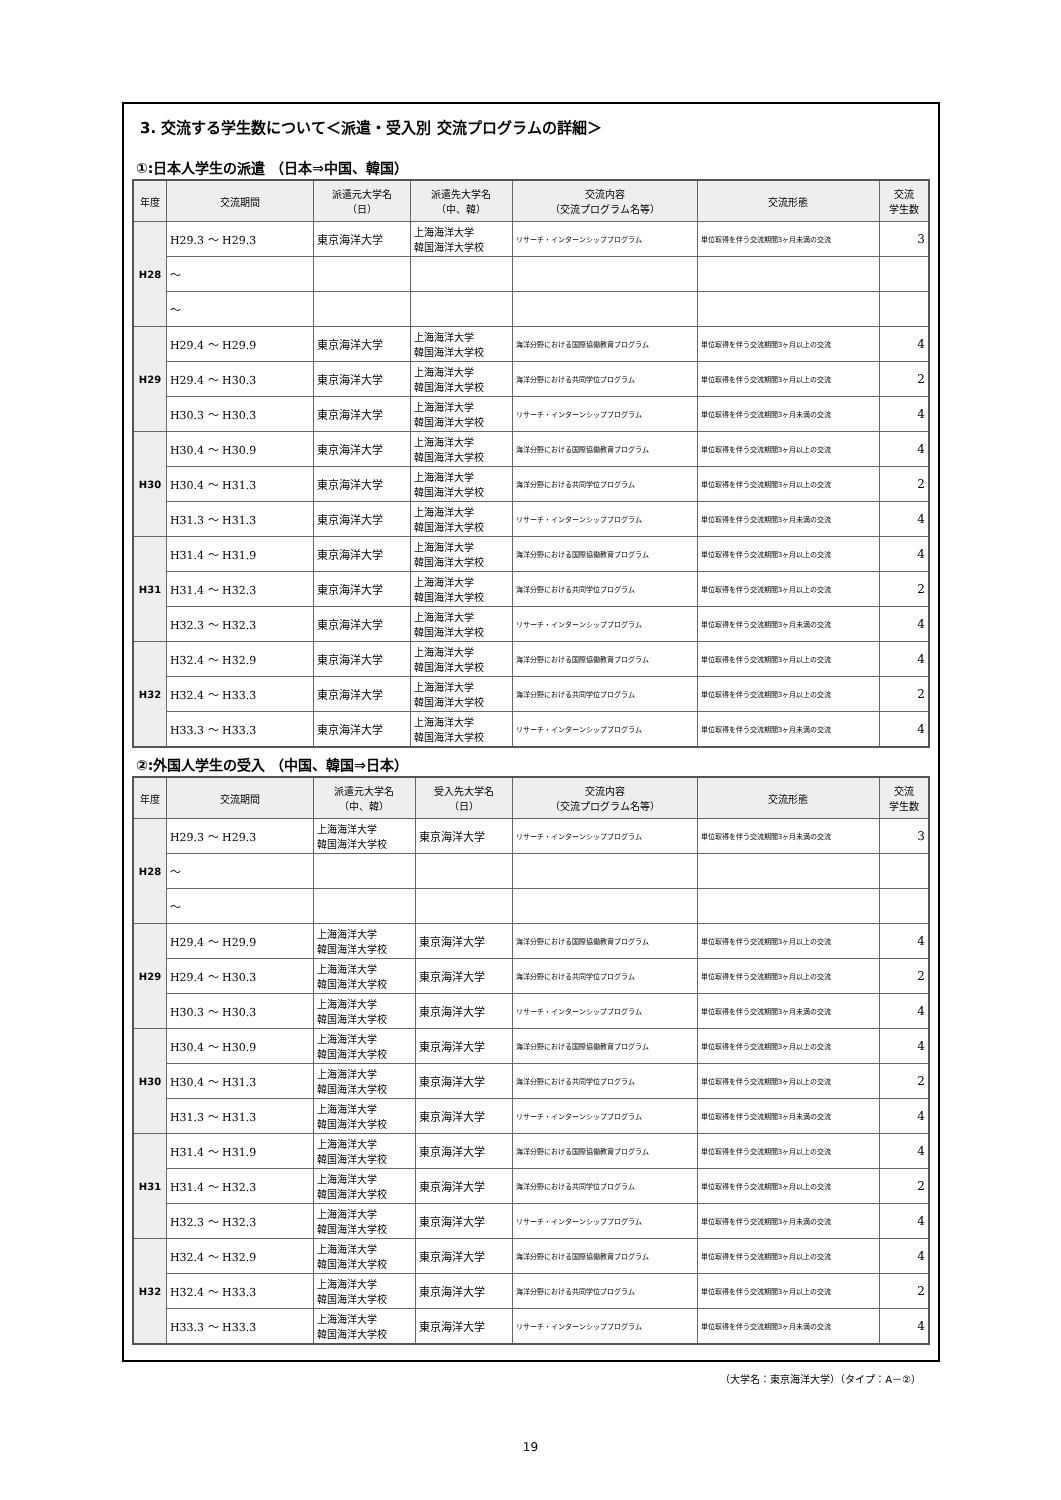3. 交流する学生数について＜派遣・受入別 交流プログラムの詳細＞
①:日本人学生の派遣 （日本⇒中国、韓国）
| 年度 | 交流期間 | 派遣元大学名 （日） | 派遣先大学名 （中、韓） | 交流内容 （交流プログラム名等） | 交流形態 | 交流 学生数 |
| --- | --- | --- | --- | --- | --- | --- |
| H28 | H29.3 ～ H29.3 | 東京海洋大学 | 上海海洋大学 韓国海洋大学校 | リサーチ・インターンシッププログラム | 単位取得を伴う交流期間3ヶ月未満の交流 | 3 |
| | ～ | | | | | |
| | ～ | | | | | |
| H29 | H29.4 ～ H29.9 | 東京海洋大学 | 上海海洋大学 韓国海洋大学校 | 海洋分野における国際協働教育プログラム | 単位取得を伴う交流期間3ヶ月以上の交流 | 4 |
| | H29.4 ～ H30.3 | 東京海洋大学 | 上海海洋大学 韓国海洋大学校 | 海洋分野における共同学位プログラム | 単位取得を伴う交流期間3ヶ月以上の交流 | 2 |
| | H30.3 ～ H30.3 | 東京海洋大学 | 上海海洋大学 韓国海洋大学校 | リサーチ・インターンシッププログラム | 単位取得を伴う交流期間3ヶ月未満の交流 | 4 |
| H30 | H30.4 ～ H30.9 | 東京海洋大学 | 上海海洋大学 韓国海洋大学校 | 海洋分野における国際協働教育プログラム | 単位取得を伴う交流期間3ヶ月以上の交流 | 4 |
| | H30.4 ～ H31.3 | 東京海洋大学 | 上海海洋大学 韓国海洋大学校 | 海洋分野における共同学位プログラム | 単位取得を伴う交流期間3ヶ月以上の交流 | 2 |
| | H31.3 ～ H31.3 | 東京海洋大学 | 上海海洋大学 韓国海洋大学校 | リサーチ・インターンシッププログラム | 単位取得を伴う交流期間3ヶ月未満の交流 | 4 |
| H31 | H31.4 ～ H31.9 | 東京海洋大学 | 上海海洋大学 韓国海洋大学校 | 海洋分野における国際協働教育プログラム | 単位取得を伴う交流期間3ヶ月以上の交流 | 4 |
| | H31.4 ～ H32.3 | 東京海洋大学 | 上海海洋大学 韓国海洋大学校 | 海洋分野における共同学位プログラム | 単位取得を伴う交流期間3ヶ月以上の交流 | 2 |
| | H32.3 ～ H32.3 | 東京海洋大学 | 上海海洋大学 韓国海洋大学校 | リサーチ・インターンシッププログラム | 単位取得を伴う交流期間3ヶ月未満の交流 | 4 |
| H32 | H32.4 ～ H32.9 | 東京海洋大学 | 上海海洋大学 韓国海洋大学校 | 海洋分野における国際協働教育プログラム | 単位取得を伴う交流期間3ヶ月以上の交流 | 4 |
| | H32.4 ～ H33.3 | 東京海洋大学 | 上海海洋大学 韓国海洋大学校 | 海洋分野における共同学位プログラム | 単位取得を伴う交流期間3ヶ月以上の交流 | 2 |
| | H33.3 ～ H33.3 | 東京海洋大学 | 上海海洋大学 韓国海洋大学校 | リサーチ・インターンシッププログラム | 単位取得を伴う交流期間3ヶ月未満の交流 | 4 |
②:外国人学生の受入 （中国、韓国⇒日本）
| 年度 | 交流期間 | 派遣元大学名 （中、韓） | 受入先大学名 （日） | 交流内容 （交流プログラム名等） | 交流形態 | 交流 学生数 |
| --- | --- | --- | --- | --- | --- | --- |
| H28 | H29.3 ～ H29.3 | 上海海洋大学 韓国海洋大学校 | 東京海洋大学 | リサーチ・インターンシッププログラム | 単位取得を伴う交流期間3ヶ月未満の交流 | 3 |
| | ～ | | | | | |
| | ～ | | | | | |
| H29 | H29.4 ～ H29.9 | 上海海洋大学 韓国海洋大学校 | 東京海洋大学 | 海洋分野における国際協働教育プログラム | 単位取得を伴う交流期間3ヶ月以上の交流 | 4 |
| | H29.4 ～ H30.3 | 上海海洋大学 韓国海洋大学校 | 東京海洋大学 | 海洋分野における共同学位プログラム | 単位取得を伴う交流期間3ヶ月以上の交流 | 2 |
| | H30.3 ～ H30.3 | 上海海洋大学 韓国海洋大学校 | 東京海洋大学 | リサーチ・インターンシッププログラム | 単位取得を伴う交流期間3ヶ月未満の交流 | 4 |
| H30 | H30.4 ～ H30.9 | 上海海洋大学 韓国海洋大学校 | 東京海洋大学 | 海洋分野における国際協働教育プログラム | 単位取得を伴う交流期間3ヶ月以上の交流 | 4 |
| | H30.4 ～ H31.3 | 上海海洋大学 韓国海洋大学校 | 東京海洋大学 | 海洋分野における共同学位プログラム | 単位取得を伴う交流期間3ヶ月以上の交流 | 2 |
| | H31.3 ～ H31.3 | 上海海洋大学 韓国海洋大学校 | 東京海洋大学 | リサーチ・インターンシッププログラム | 単位取得を伴う交流期間3ヶ月未満の交流 | 4 |
| H31 | H31.4 ～ H31.9 | 上海海洋大学 韓国海洋大学校 | 東京海洋大学 | 海洋分野における国際協働教育プログラム | 単位取得を伴う交流期間3ヶ月以上の交流 | 4 |
| | H31.4 ～ H32.3 | 上海海洋大学 韓国海洋大学校 | 東京海洋大学 | 海洋分野における共同学位プログラム | 単位取得を伴う交流期間3ヶ月以上の交流 | 2 |
| | H32.3 ～ H32.3 | 上海海洋大学 韓国海洋大学校 | 東京海洋大学 | リサーチ・インターンシッププログラム | 単位取得を伴う交流期間3ヶ月未満の交流 | 4 |
| H32 | H32.4 ～ H32.9 | 上海海洋大学 韓国海洋大学校 | 東京海洋大学 | 海洋分野における国際協働教育プログラム | 単位取得を伴う交流期間3ヶ月以上の交流 | 4 |
| | H32.4 ～ H33.3 | 上海海洋大学 韓国海洋大学校 | 東京海洋大学 | 海洋分野における共同学位プログラム | 単位取得を伴う交流期間3ヶ月以上の交流 | 2 |
| | H33.3 ～ H33.3 | 上海海洋大学 韓国海洋大学校 | 東京海洋大学 | リサーチ・インターンシッププログラム | 単位取得を伴う交流期間3ヶ月未満の交流 | 4 |
（大学名：東京海洋大学）（タイプ：A－②）
19